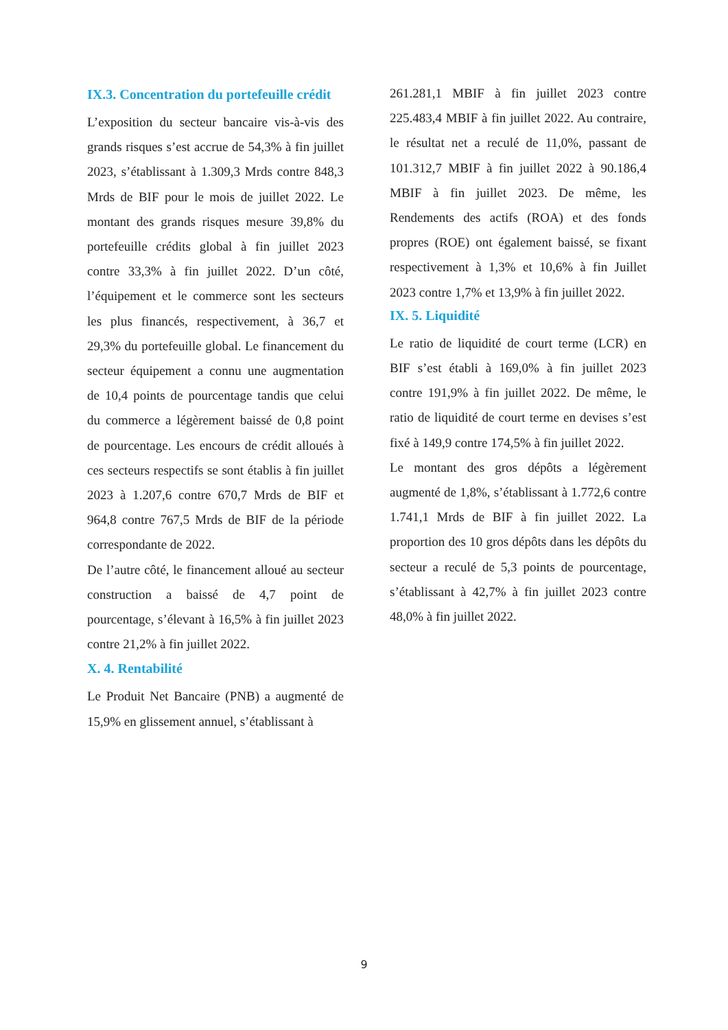IX.3. Concentration du portefeuille crédit
L’exposition du secteur bancaire vis-à-vis des grands risques s’est accrue de 54,3% à fin juillet 2023, s’établissant à 1.309,3 Mrds contre 848,3 Mrds de BIF pour le mois de juillet 2022. Le montant des grands risques mesure 39,8% du portefeuille crédits global à fin juillet 2023 contre 33,3% à fin juillet 2022. D’un côté, l’équipement et le commerce sont les secteurs les plus financés, respectivement, à 36,7 et 29,3% du portefeuille global. Le financement du secteur équipement a connu une augmentation de 10,4 points de pourcentage tandis que celui du commerce a légèrement baissé de 0,8 point de pourcentage. Les encours de crédit alloués à ces secteurs respectifs se sont établis à fin juillet 2023 à 1.207,6 contre 670,7 Mrds de BIF et 964,8 contre 767,5 Mrds de BIF de la période correspondante de 2022.
De l’autre côté, le financement alloué au secteur construction a baissé de 4,7 point de pourcentage, s’élevant à 16,5% à fin juillet 2023 contre 21,2% à fin juillet 2022.
X. 4. Rentabilité
Le Produit Net Bancaire (PNB) a augmenté de 15,9% en glissement annuel, s’établissant à
261.281,1 MBIF à fin juillet 2023 contre 225.483,4 MBIF à fin juillet 2022. Au contraire, le résultat net a reculé de 11,0%, passant de 101.312,7 MBIF à fin juillet 2022 à 90.186,4 MBIF à fin juillet 2023. De même, les Rendements des actifs (ROA) et des fonds propres (ROE) ont également baissé, se fixant respectivement à 1,3% et 10,6% à fin Juillet 2023 contre 1,7% et 13,9% à fin juillet 2022.
IX. 5. Liquidité
Le ratio de liquidité de court terme (LCR) en BIF s’est établi à 169,0% à fin juillet 2023 contre 191,9% à fin juillet 2022. De même, le ratio de liquidité de court terme en devises s’est fixé à 149,9 contre 174,5% à fin juillet 2022.
Le montant des gros dépôts a légèrement augmenté de 1,8%, s’établissant à 1.772,6 contre 1.741,1 Mrds de BIF à fin juillet 2022. La proportion des 10 gros dépôts dans les dépôts du secteur a reculé de 5,3 points de pourcentage, s’établissant à 42,7% à fin juillet 2023 contre 48,0% à fin juillet 2022.
9